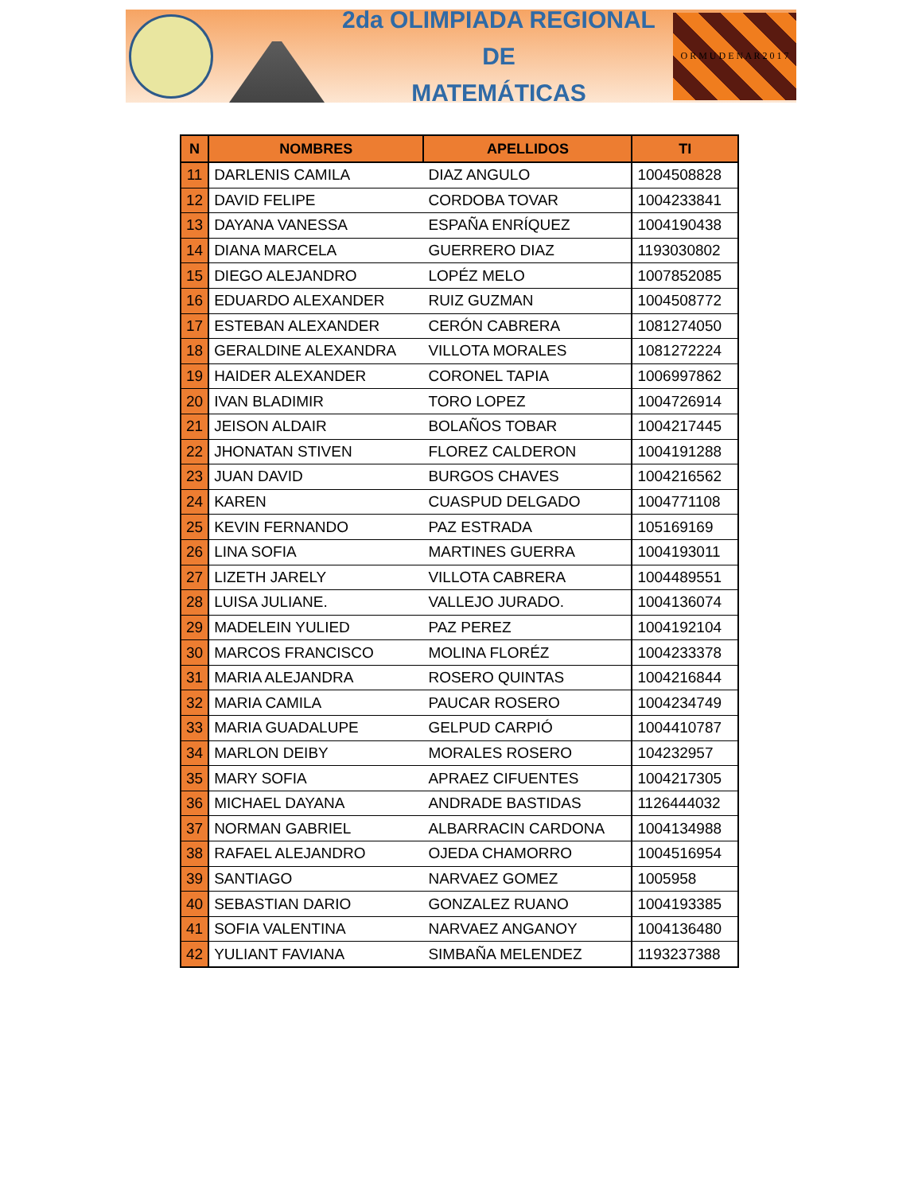2da OLIMPIADA REGIONAL DE
MATEMÁTICAS
O R M U D E N A R 2 0 1 7
| N | NOMBRES | APELLIDOS | TI |
| --- | --- | --- | --- |
| 11 | DARLENIS CAMILA | DIAZ ANGULO | 1004508828 |
| 12 | DAVID FELIPE | CORDOBA TOVAR | 1004233841 |
| 13 | DAYANA VANESSA | ESPAÑA ENRÍQUEZ | 1004190438 |
| 14 | DIANA MARCELA | GUERRERO DIAZ | 1193030802 |
| 15 | DIEGO ALEJANDRO | LOPÉZ MELO | 1007852085 |
| 16 | EDUARDO ALEXANDER | RUIZ GUZMAN | 1004508772 |
| 17 | ESTEBAN ALEXANDER | CERÓN CABRERA | 1081274050 |
| 18 | GERALDINE ALEXANDRA | VILLOTA MORALES | 1081272224 |
| 19 | HAIDER ALEXANDER | CORONEL TAPIA | 1006997862 |
| 20 | IVAN BLADIMIR | TORO LOPEZ | 1004726914 |
| 21 | JEISON ALDAIR | BOLAÑOS TOBAR | 1004217445 |
| 22 | JHONATAN STIVEN | FLOREZ CALDERON | 1004191288 |
| 23 | JUAN DAVID | BURGOS CHAVES | 1004216562 |
| 24 | KAREN | CUASPUD DELGADO | 1004771108 |
| 25 | KEVIN FERNANDO | PAZ ESTRADA | 105169169 |
| 26 | LINA SOFIA | MARTINES GUERRA | 1004193011 |
| 27 | LIZETH JARELY | VILLOTA CABRERA | 1004489551 |
| 28 | LUISA JULIANE. | VALLEJO JURADO. | 1004136074 |
| 29 | MADELEIN YULIED | PAZ PEREZ | 1004192104 |
| 30 | MARCOS FRANCISCO | MOLINA FLORÉZ | 1004233378 |
| 31 | MARIA ALEJANDRA | ROSERO QUINTAS | 1004216844 |
| 32 | MARIA CAMILA | PAUCAR ROSERO | 1004234749 |
| 33 | MARIA GUADALUPE | GELPUD CARPIÓ | 1004410787 |
| 34 | MARLON DEIBY | MORALES ROSERO | 104232957 |
| 35 | MARY SOFIA | APRAEZ CIFUENTES | 1004217305 |
| 36 | MICHAEL DAYANA | ANDRADE BASTIDAS | 1126444032 |
| 37 | NORMAN GABRIEL | ALBARRACIN CARDONA | 1004134988 |
| 38 | RAFAEL ALEJANDRO | OJEDA CHAMORRO | 1004516954 |
| 39 | SANTIAGO | NARVAEZ GOMEZ | 1005958 |
| 40 | SEBASTIAN DARIO | GONZALEZ RUANO | 1004193385 |
| 41 | SOFIA VALENTINA | NARVAEZ ANGANOY | 1004136480 |
| 42 | YULIANT FAVIANA | SIMBAÑA MELENDEZ | 1193237388 |